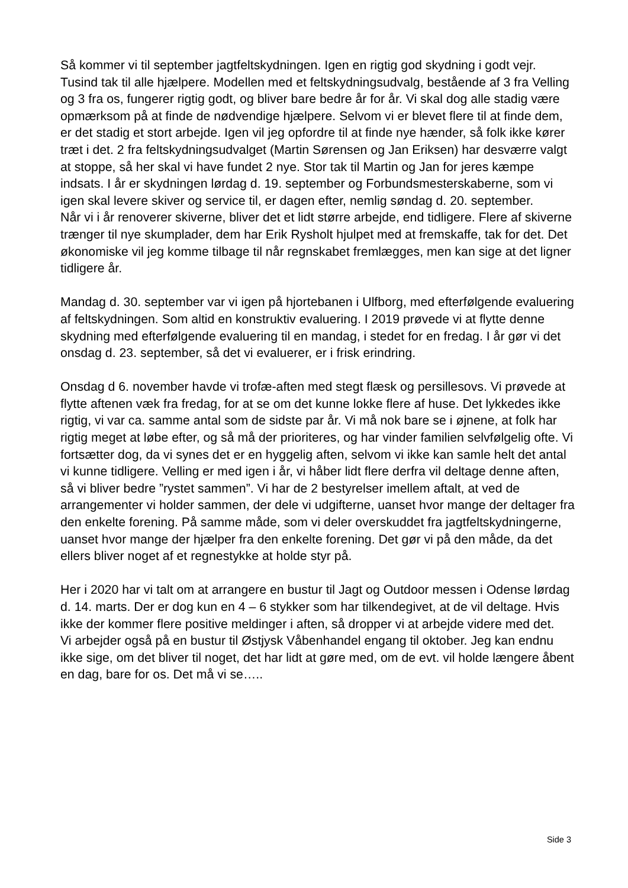Så kommer vi til september jagtfeltskydningen. Igen en rigtig god skydning i godt vejr. Tusind tak til alle hjælpere. Modellen med et feltskydningsudvalg, bestående af 3 fra Velling og 3 fra os, fungerer rigtig godt, og bliver bare bedre år for år. Vi skal dog alle stadig være opmærksom på at finde de nødvendige hjælpere. Selvom vi er blevet flere til at finde dem, er det stadig et stort arbejde. Igen vil jeg opfordre til at finde nye hænder, så folk ikke kører træt i det. 2 fra feltskydningsudvalget (Martin Sørensen og Jan Eriksen) har desværre valgt at stoppe, så her skal vi have fundet 2 nye. Stor tak til Martin og Jan for jeres kæmpe indsats. I år er skydningen lørdag d. 19. september og Forbundsmesterskaberne, som vi igen skal levere skiver og service til, er dagen efter, nemlig søndag d. 20. september.
Når vi i år renoverer skiverne, bliver det et lidt større arbejde, end tidligere. Flere af skiverne trænger til nye skumplader, dem har Erik Rysholt hjulpet med at fremskaffe, tak for det. Det økonomiske vil jeg komme tilbage til når regnskabet fremlægges, men kan sige at det ligner tidligere år.
Mandag d. 30. september var vi igen på hjortebanen i Ulfborg, med efterfølgende evaluering af feltskydningen. Som altid en konstruktiv evaluering. I 2019 prøvede vi at flytte denne skydning med efterfølgende evaluering til en mandag, i stedet for en fredag. I år gør vi det onsdag d. 23. september, så det vi evaluerer, er i frisk erindring.
Onsdag d 6. november havde vi trofæ-aften med stegt flæsk og persillesovs. Vi prøvede at flytte aftenen væk fra fredag, for at se om det kunne lokke flere af huse. Det lykkedes ikke rigtig, vi var ca. samme antal som de sidste par år. Vi må nok bare se i øjnene, at folk har rigtig meget at løbe efter, og så må der prioriteres, og har vinder familien selvfølgelig ofte. Vi fortsætter dog, da vi synes det er en hyggelig aften, selvom vi ikke kan samle helt det antal vi kunne tidligere. Velling er med igen i år, vi håber lidt flere derfra vil deltage denne aften, så vi bliver bedre ”rystet sammen”. Vi har de 2 bestyrelser imellem aftalt, at ved de arrangementer vi holder sammen, der dele vi udgifterne, uanset hvor mange der deltager fra den enkelte forening. På samme måde, som vi deler overskuddet fra jagtfeltskydningerne, uanset hvor mange der hjælper fra den enkelte forening. Det gør vi på den måde, da det ellers bliver noget af et regnestykke at holde styr på.
Her i 2020 har vi talt om at arrangere en bustur til Jagt og Outdoor messen i Odense lørdag d. 14. marts. Der er dog kun en 4 – 6 stykker som har tilkendegivet, at de vil deltage. Hvis ikke der kommer flere positive meldinger i aften, så dropper vi at arbejde videre med det.
Vi arbejder også på en bustur til Østjysk Våbenhandel engang til oktober. Jeg kan endnu ikke sige, om det bliver til noget, det har lidt at gøre med, om de evt. vil holde længere åbent en dag, bare for os. Det må vi se…..
Side 3